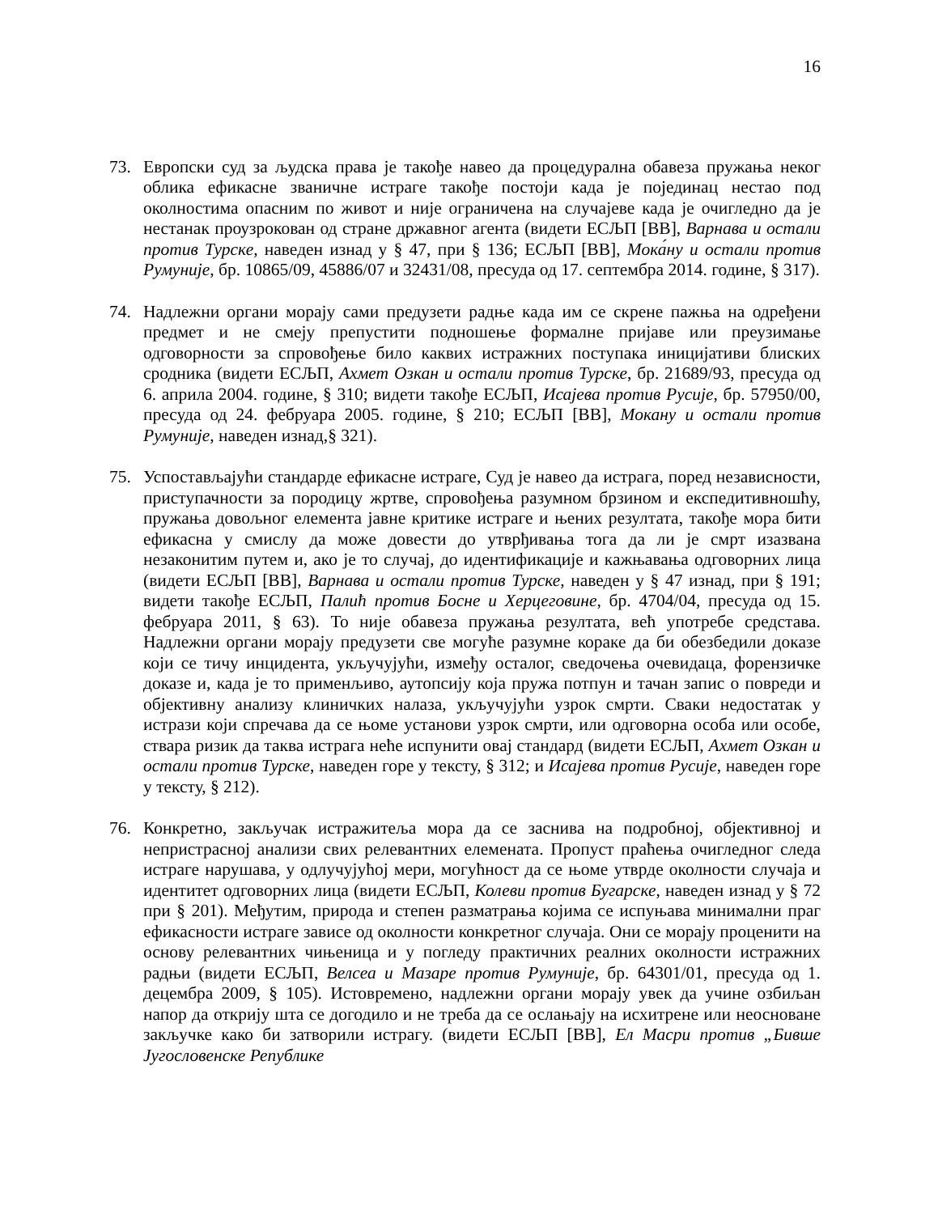16
73. Европски суд за људска права је такође навео да процедурална обавеза пружања неког облика ефикасне званичне истраге такође постоји када је појединац нестао под околностима опасним по живот и није ограничена на случајеве када је очигледно да је нестанак проузрокован од стране државног агента (видети ЕСЉП [ВВ], Варнава и остали против Турске, наведен изнад у § 47, при § 136; ЕСЉП [ВВ], Мока́ну и остали против Румуније, бр. 10865/09, 45886/07 и 32431/08, пресуда од 17. септембра 2014. године, § 317).
74. Надлежни органи морају сами предузети радње када им се скрене пажња на одређени предмет и не смеју препустити подношење формалне пријаве или преузимање одговорности за спровођење било каквих истражних поступака иницијативи блиских сродника (видети ЕСЉП, Ахмет Озкан и остали против Турске, бр. 21689/93, пресуда од 6. априла 2004. године, § 310; видети такође ЕСЉП, Исајева против Русије, бр. 57950/00, пресуда од 24. фебруара 2005. године, § 210; ЕСЉП [ВВ], Мокану и остали против Румуније, наведен изнад,§ 321).
75. Успостављајући стандарде ефикасне истраге, Суд је навео да истрага, поред независности, приступачности за породицу жртве, спровођења разумном брзином и експедитивношћу, пружања довољног елемента јавне критике истраге и њених резултата, такође мора бити ефикасна у смислу да може довести до утврђивања тога да ли је смрт изазвана незаконитим путем и, ако је то случај, до идентификације и кажњавања одговорних лица (видети ЕСЉП [ВВ], Варнава и остали против Турске, наведен у § 47 изнад, при § 191; видети такође ЕСЉП, Палић против Босне и Херцеговине, бр. 4704/04, пресуда од 15. фебруара 2011, § 63). То није обавеза пружања резултата, већ употребе средстава. Надлежни органи морају предузети све могуће разумне кораке да би обезбедили доказе који се тичу инцидента, укључујући, између осталог, сведочења очевидаца, форензичке доказе и, када је то применљиво, аутопсију која пружа потпун и тачан запис о повреди и објективну анализу клиничких налаза, укључујући узрок смрти. Сваки недостатак у истрази који спречава да се њоме установи узрок смрти, или одговорна особа или особе, ствара ризик да таква истрага неће испунити овај стандард (видети ЕСЉП, Ахмет Озкан и остали против Турске, наведен горе у тексту, § 312; и Исајева против Русије, наведен горе у тексту, § 212).
76. Конкретно, закључак истражитеља мора да се заснива на подробној, објективној и непристрасној анализи свих релевантних елемената. Пропуст праћења очигледног следа истраге нарушава, у одлучујућој мери, могућност да се њоме утврде околности случаја и идентитет одговорних лица (видети ЕСЉП, Колеви против Бугарске, наведен изнад у § 72 при § 201). Међутим, природа и степен разматрања којима се испуњава минимални праг ефикасности истраге зависе од околности конкретног случаја. Они се морају проценити на основу релевантних чињеница и у погледу практичних реалних околности истражних радњи (видети ЕСЉП, Велсеа и Мазаре против Румуније, бр. 64301/01, пресуда од 1. децембра 2009, § 105). Истовремено, надлежни органи морају увек да учине озбиљан напор да открију шта се догодило и не треба да се ослањају на исхитрене или неосноване закључке како би затворили истрагу. (видети ЕСЉП [ВВ], Ел Масри против „Бивше Југословенске Републике